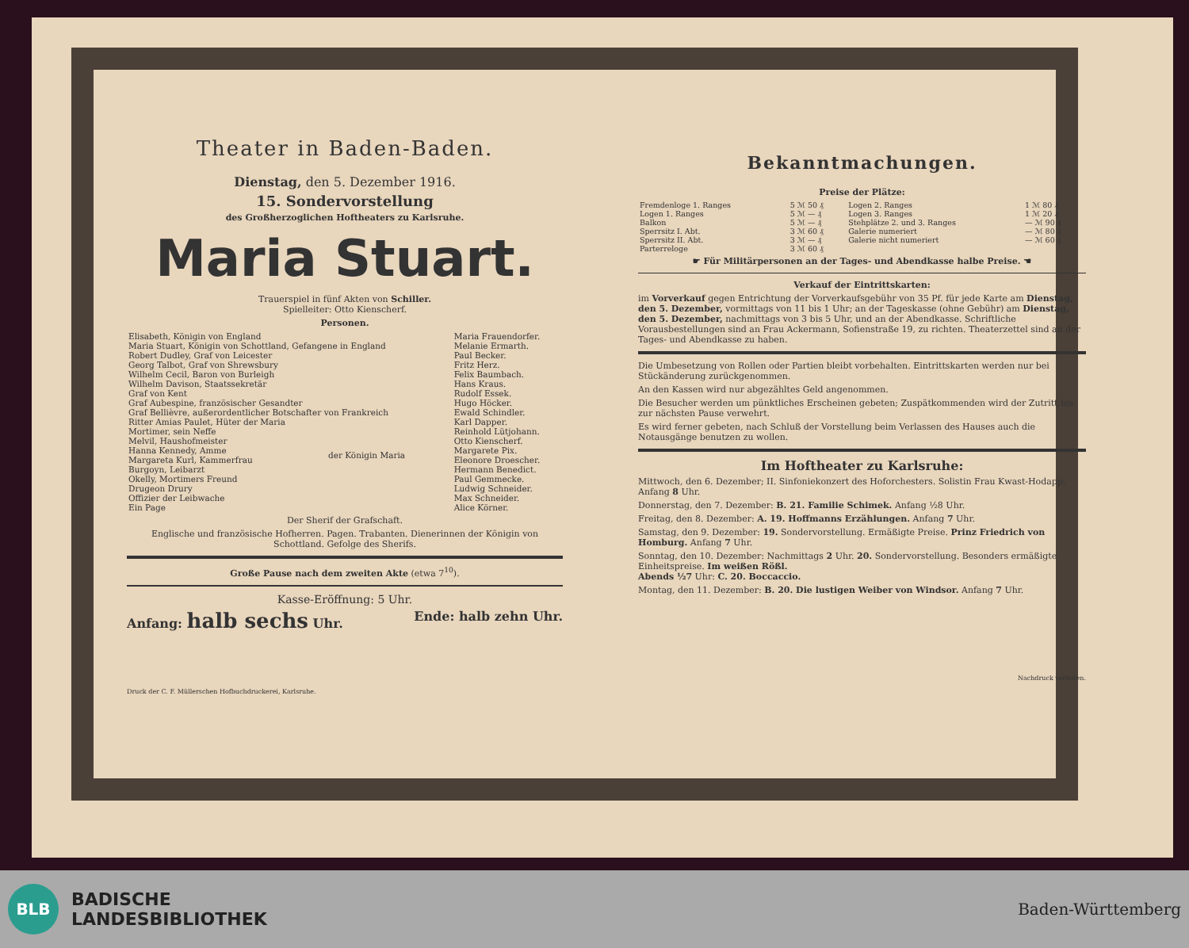Theater in Baden-Baden.
Dienstag, den 5. Dezember 1916.
15. Sondervorstellung
des Großherzoglichen Hoftheaters zu Karlsruhe.
Maria Stuart.
Trauerspiel in fünf Akten von Schiller.
Spielleiter: Otto Kienscherf.
Personen.
| Elisabeth, Königin von England | | Maria Frauendorfer. |
| Maria Stuart, Königin von Schottland, Gefangene in England | | Melanie Ermarth. |
| Robert Dudley, Graf von Leicester | | Paul Becker. |
| Georg Talbot, Graf von Shrewsbury | | Fritz Herz. |
| Wilhelm Cecil, Baron von Burleigh | | Felix Baumbach. |
| Wilhelm Davison, Staatssekretär | | Hans Kraus. |
| Graf von Kent | | Rudolf Essek. |
| Graf Aubespine, französischer Gesandter | | Hugo Höcker. |
| Graf Bellièvre, außerordentlicher Botschafter von Frankreich | | Ewald Schindler. |
| Ritter Amias Paulet, Hüter der Maria | | Karl Dapper. |
| Mortimer, sein Neffe | | Reinhold Lütjohann. |
| Melvil, Haushofmeister | der Königin Maria | Otto Kienscherf. |
| Hanna Kennedy, Amme | | Margarete Pix. |
| Margareta Kurl, Kammerfrau | | Eleonore Droescher. |
| Burgoyn, Leibarzt | | Hermann Benedict. |
| Okelly, Mortimers Freund | | Paul Gemmecke. |
| Drugeon Drury | | Ludwig Schneider. |
| Offizier der Leibwache | | Max Schneider. |
| Ein Page | | Alice Körner. |
Der Sherif der Grafschaft.
Englische und französische Hofherren. Pagen. Trabanten. Dienerinnen der Königin von Schottland. Gefolge des Sherifs.
Große Pause nach dem zweiten Akte (etwa 7<sup>10</sup>).
Kasse-Eröffnung: 5 Uhr.
Anfang: halb sechs Uhr. Ende: halb zehn Uhr.
Druck der C. F. Müllerschen Hofbuchdruckerei, Karlsruhe.
Bekanntmachungen.
Preise der Plätze:
| Fremdenloge 1. Ranges | 5 ℳ 50 ₰ | Logen 2. Ranges | 1 ℳ 80 ₰ |
| Logen 1. Ranges | 5 ℳ — ₰ | Logen 3. Ranges | 1 ℳ 20 ₰ |
| Balkon | 5 ℳ — ₰ | Stehplätze 2. und 3. Ranges | — ℳ 90 ₰ |
| Sperrsitz I. Abt. | 3 ℳ 60 ₰ | Galerie numeriert | — ℳ 80 ₰ |
| Sperrsitz II. Abt. | 3 ℳ — ₰ | Galerie nicht numeriert | — ℳ 60 ₰ |
| Parterreloge | 3 ℳ 60 ₰ | | |
☛ Für Militärpersonen an der Tages- und Abendkasse halbe Preise. ☚
Verkauf der Eintrittskarten:
im Vorverkauf gegen Entrichtung der Vorverkaufsgebühr von 35 Pf. für jede Karte am Dienstag, den 5. Dezember, vormittags von 11 bis 1 Uhr; an der Tageskasse (ohne Gebühr) am Dienstag, den 5. Dezember, nachmittags von 3 bis 5 Uhr, und an der Abendkasse. Schriftliche Vorausbestellungen sind an Frau Ackermann, Sofienstraße 19, zu richten. Theaterzettel sind an der Tages- und Abendkasse zu haben.
Die Umbesetzung von Rollen oder Partien bleibt vorbehalten. Eintrittskarten werden nur bei Stückänderung zurückgenommen.
An den Kassen wird nur abgezähltes Geld angenommen.
Die Besucher werden um pünktliches Erscheinen gebeten; Zuspätkommenden wird der Zutritt bis zur nächsten Pause verwehrt.
Es wird ferner gebeten, nach Schluß der Vorstellung beim Verlassen des Hauses auch die Notausgänge benutzen zu wollen.
Im Hoftheater zu Karlsruhe:
Mittwoch, den 6. Dezember; II. Sinfoniekonzert des Hoforchesters. Solistin Frau Kwast-Hodapp. Anfang 8 Uhr.
Donnerstag, den 7. Dezember: B. 21. Familie Schimek. Anfang ½8 Uhr.
Freitag, den 8. Dezember: A. 19. Hoffmanns Erzählungen. Anfang 7 Uhr.
Samstag, den 9. Dezember: 19. Sondervorstellung. Ermäßigte Preise. Prinz Friedrich von Homburg. Anfang 7 Uhr.
Sonntag, den 10. Dezember: Nachmittags 2 Uhr. 20. Sondervorstellung. Besonders ermäßigte Einheitspreise. Im weißen Rößl.
Abends ½7 Uhr: C. 20. Boccaccio.
Montag, den 11. Dezember: B. 20. Die lustigen Weiber von Windsor. Anfang 7 Uhr.
Nachdruck verboten.
BLB
BADISCHE
LANDESBIBLIOTHEK
Baden-Württemberg